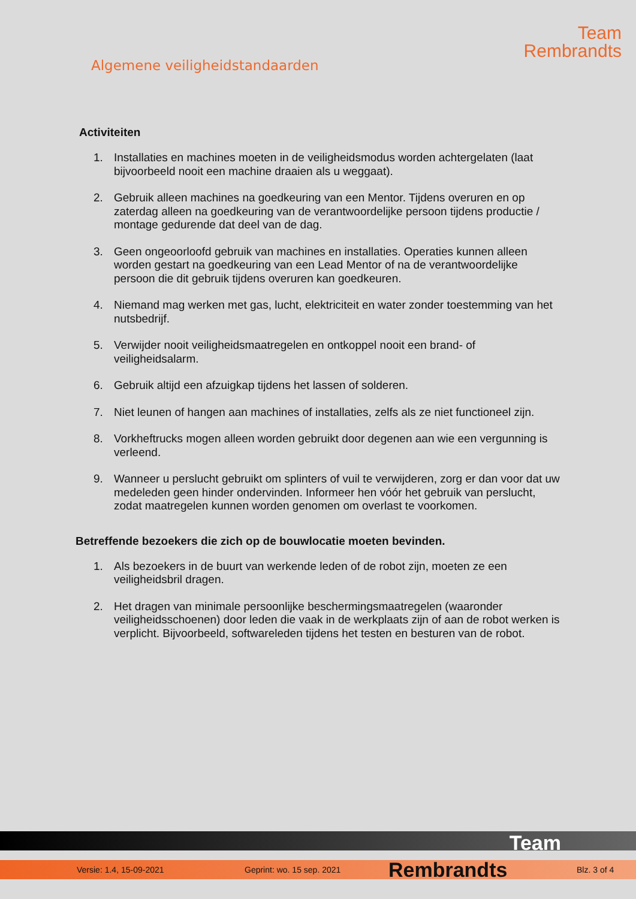Algemene veiligheidstandaarden
Team
Rembrandts
Activiteiten
1. Installaties en machines moeten in de veiligheidsmodus worden achtergelaten (laat bijvoorbeeld nooit een machine draaien als u weggaat).
2. Gebruik alleen machines na goedkeuring van een Mentor. Tijdens overuren en op zaterdag alleen na goedkeuring van de verantwoordelijke persoon tijdens productie / montage gedurende dat deel van de dag.
3. Geen ongeoorloofd gebruik van machines en installaties. Operaties kunnen alleen worden gestart na goedkeuring van een Lead Mentor of na de verantwoordelijke persoon die dit gebruik tijdens overuren kan goedkeuren.
4. Niemand mag werken met gas, lucht, elektriciteit en water zonder toestemming van het nutsbedrijf.
5. Verwijder nooit veiligheidsmaatregelen en ontkoppel nooit een brand- of veiligheidsalarm.
6. Gebruik altijd een afzuigkap tijdens het lassen of solderen.
7. Niet leunen of hangen aan machines of installaties, zelfs als ze niet functioneel zijn.
8. Vorkheftrucks mogen alleen worden gebruikt door degenen aan wie een vergunning is verleend.
9. Wanneer u perslucht gebruikt om splinters of vuil te verwijderen, zorg er dan voor dat uw medeleden geen hinder ondervinden. Informeer hen vóór het gebruik van perslucht, zodat maatregelen kunnen worden genomen om overlast te voorkomen.
Betreffende bezoekers die zich op de bouwlocatie moeten bevinden.
1. Als bezoekers in de buurt van werkende leden of de robot zijn, moeten ze een veiligheidsbril dragen.
2. Het dragen van minimale persoonlijke beschermingsmaatregelen (waaronder veiligheidsschoenen) door leden die vaak in de werkplaats zijn of aan de robot werken is verplicht. Bijvoorbeeld, softwareleden tijdens het testen en besturen van de robot.
Team
Versie: 1.4, 15-09-2021 Geprint: wo. 15 sep. 2021 Rembrandts Blz. 3 of 4